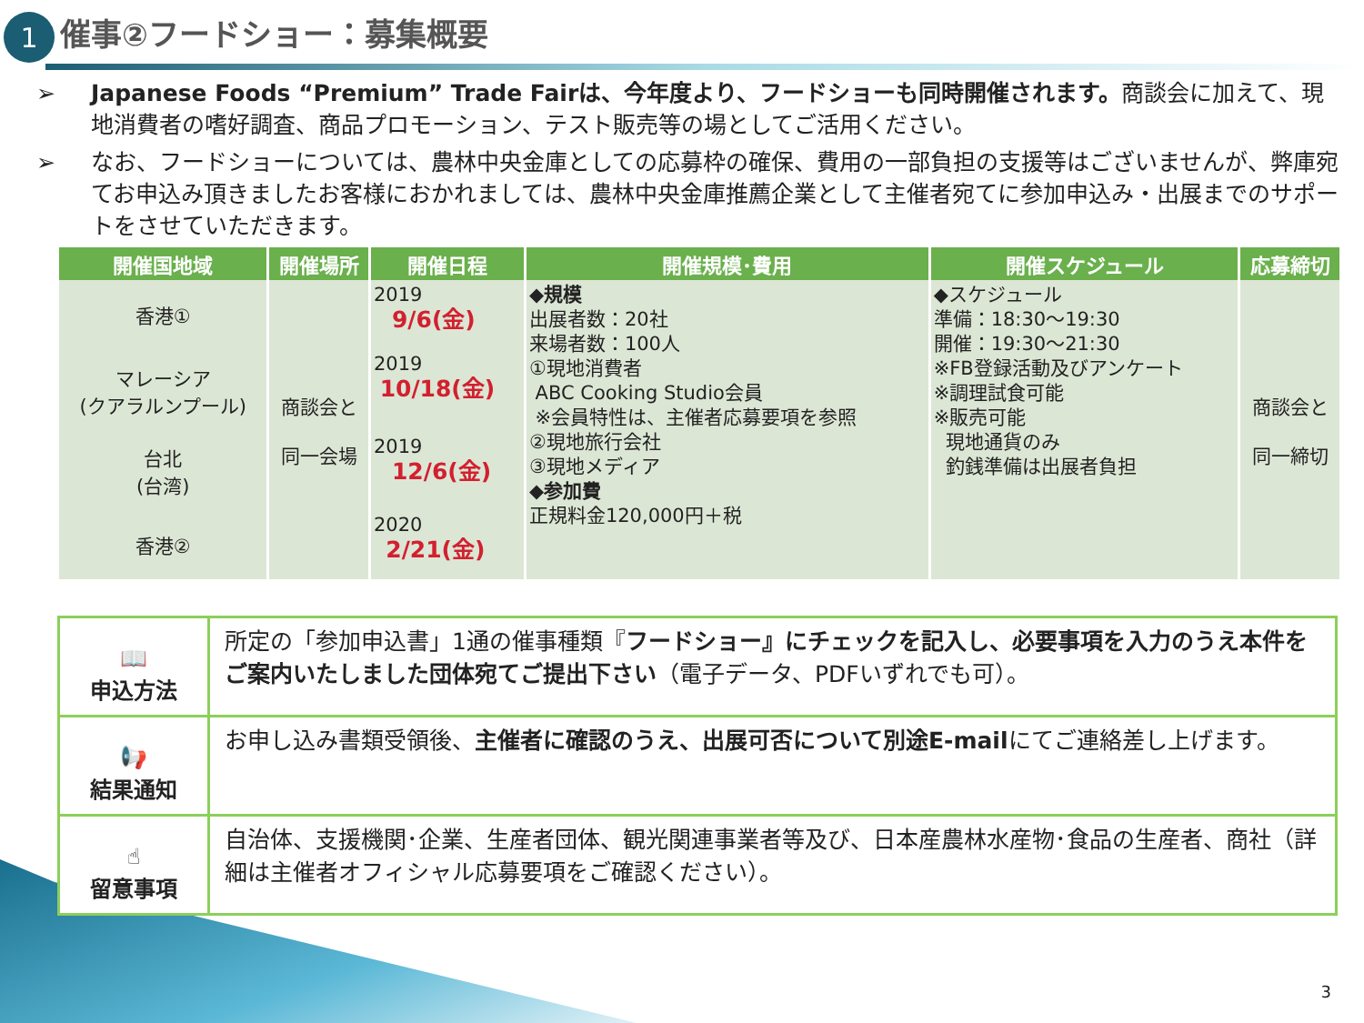1
催事②フードショー：募集概要
➢ Japanese Foods “Premium” Trade Fairは、今年度より、フードショーも同時開催されます。商談会に加えて、現地消費者の嗜好調査、商品プロモーション、テスト販売等の場としてご活用ください。
➢ なお、フードショーについては、農林中央金庫としての応募枠の確保、費用の一部負担の支援等はございませんが、弊庫宛てお申込み頂きましたお客様におかれましては、農林中央金庫推薦企業として主催者宛てに参加申込み・出展までのサポートをさせていただきます。
| 開催国地域 | 開催場所 | 開催日程 | 開催規模･費用 | 開催スケジュール | 応募締切 |
| --- | --- | --- | --- | --- | --- |
| 香港① | 商談会と 同一会場 | 2019 9/6(金) | ◆規模 出展者数：20社 来場者数：100人 ①現地消費者 ABC Cooking Studio会員 ※会員特性は、主催者応募要項を参照 ②現地旅行会社 ③現地メディア ◆参加費 正規料金120,000円＋税 | ◆スケジュール 準備：18:30～19:30 開催：19:30～21:30 ※FB登録活動及びアンケート ※調理試食可能 ※販売可能 現地通貨のみ 釣銭準備は出展者負担 | 商談会と 同一締切 |
| マレーシア (クアラルンプール) | | 2019 10/18(金) | | | |
| 台北 (台湾) | | 2019 12/6(金) | | | |
| 香港② | | 2020 2/21(金) | | | |
| 📖 申込方法 | 所定の「参加申込書」1通の催事種類『 フードショー』にチェックを記入し、必要事項を入力のうえ本件をご案内いたしました団体宛てご提出下さい （電子データ、PDFいずれでも可）。 |
| 📢 結果通知 | お申し込み書類受領後、 主催者に確認のうえ、出展可否について別途E-mail にてご連絡差し上げます。 |
| ☝ 留意事項 | 自治体、支援機関･企業、生産者団体、観光関連事業者等及び、日本産農林水産物･食品の生産者、商社（詳細は主催者オフィシャル応募要項をご確認ください）。 |
3